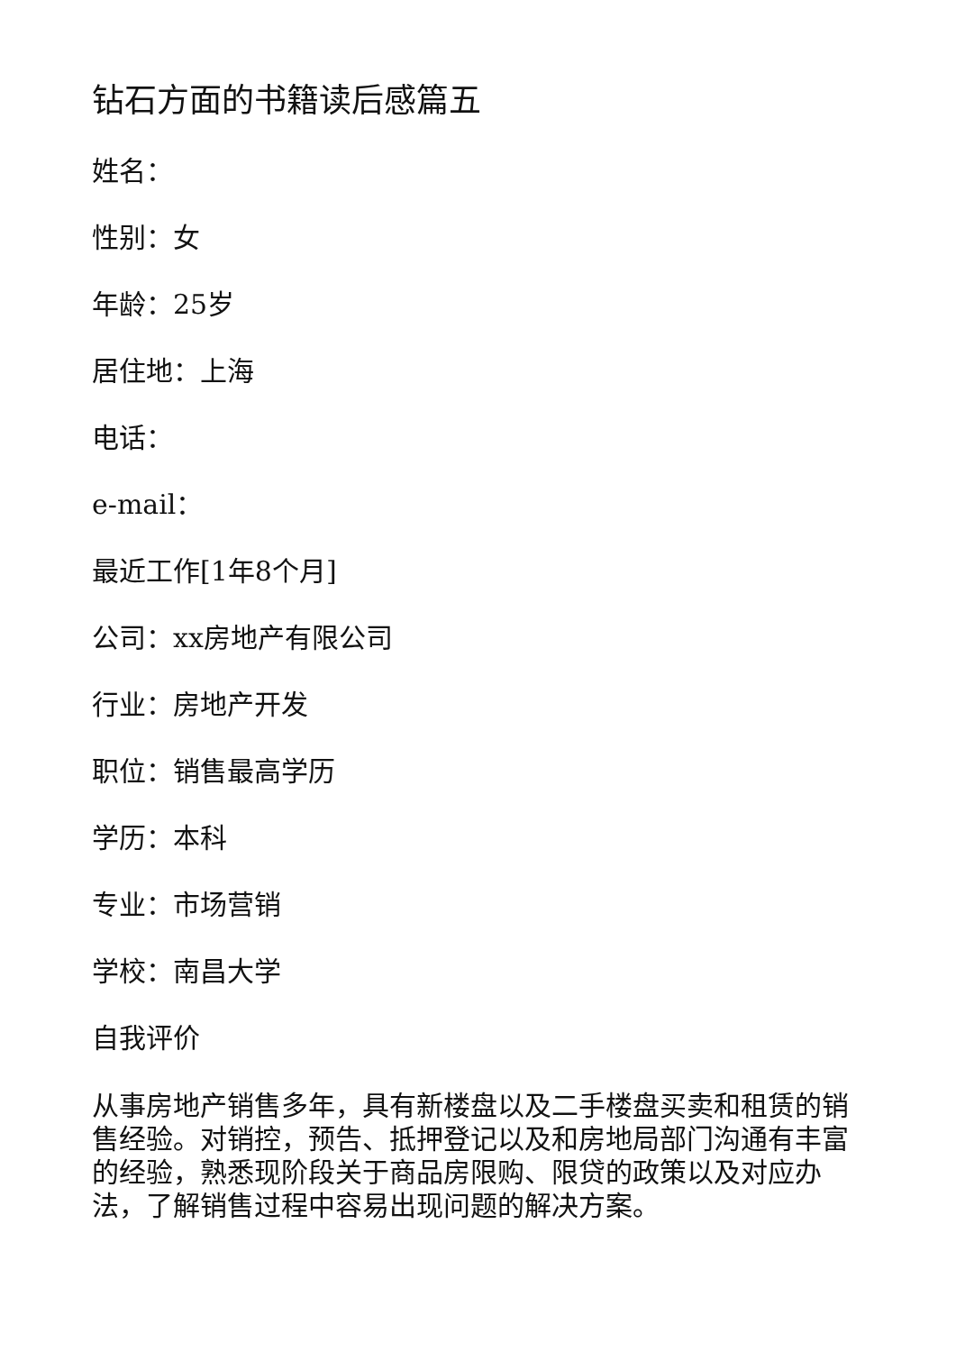钻石方面的书籍读后感篇五
姓名：
性别：女
年龄：25岁
居住地：上海
电话：
e-mail：
最近工作[1年8个月]
公司：xx房地产有限公司
行业：房地产开发
职位：销售最高学历
学历：本科
专业：市场营销
学校：南昌大学
自我评价
从事房地产销售多年，具有新楼盘以及二手楼盘买卖和租赁的销售经验。对销控，预告、抵押登记以及和房地局部门沟通有丰富的经验，熟悉现阶段关于商品房限购、限贷的政策以及对应办法，了解销售过程中容易出现问题的解决方案。